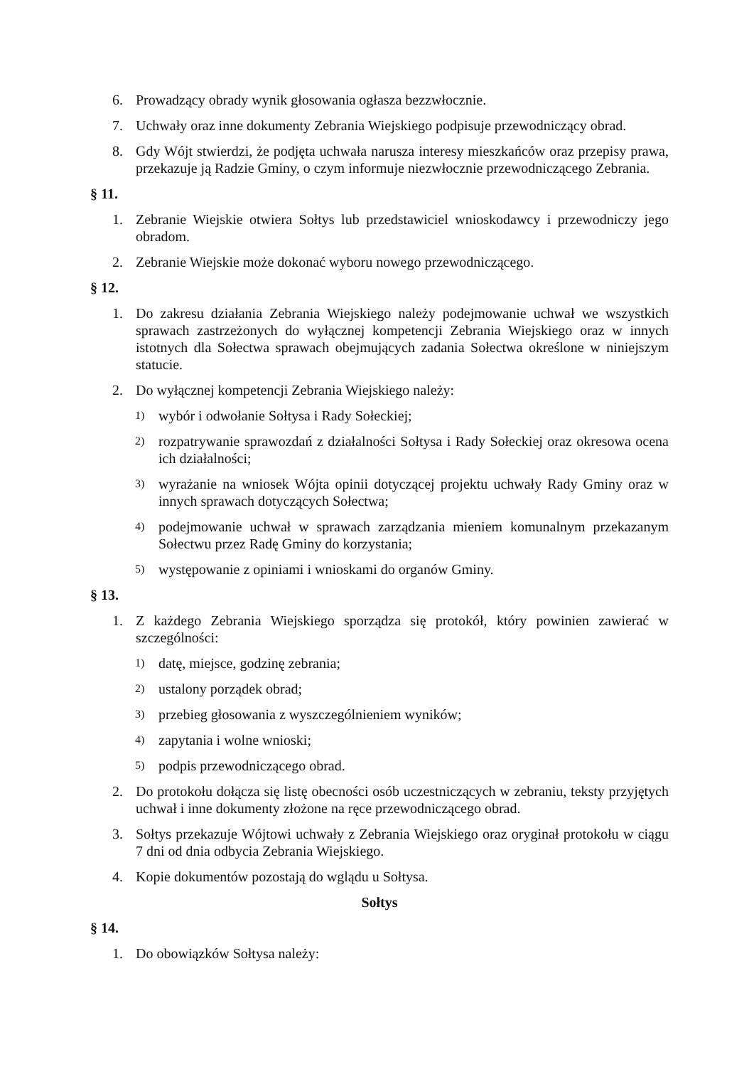6. Prowadzący obrady wynik głosowania ogłasza bezzwłocznie.
7. Uchwały oraz inne dokumenty Zebrania Wiejskiego podpisuje przewodniczący obrad.
8. Gdy Wójt stwierdzi, że podjęta uchwała narusza interesy mieszkańców oraz przepisy prawa, przekazuje ją Radzie Gminy, o czym informuje niezwłocznie przewodniczącego Zebrania.
§ 11.
1. Zebranie Wiejskie otwiera Sołtys lub przedstawiciel wnioskodawcy i przewodniczy jego obradom.
2. Zebranie Wiejskie może dokonać wyboru nowego przewodniczącego.
§ 12.
1. Do zakresu działania Zebrania Wiejskiego należy podejmowanie uchwał we wszystkich sprawach zastrzeżonych do wyłącznej kompetencji Zebrania Wiejskiego oraz w innych istotnych dla Sołectwa sprawach obejmujących zadania Sołectwa określone w niniejszym statucie.
2. Do wyłącznej kompetencji Zebrania Wiejskiego należy:
1) wybór i odwołanie Sołtysa i Rady Sołeckiej;
2) rozpatrywanie sprawozdań z działalności Sołtysa i Rady Sołeckiej oraz okresowa ocena ich działalności;
3) wyrażanie na wniosek Wójta opinii dotyczącej projektu uchwały Rady Gminy oraz w innych sprawach dotyczących Sołectwa;
4) podejmowanie uchwał w sprawach zarządzania mieniem komunalnym przekazanym Sołectwu przez Radę Gminy do korzystania;
5) występowanie z opiniami i wnioskami do organów Gminy.
§ 13.
1. Z każdego Zebrania Wiejskiego sporządza się protokół, który powinien zawierać w szczególności:
1) datę, miejsce, godzinę zebrania;
2) ustalony porządek obrad;
3) przebieg głosowania z wyszczególnieniem wyników;
4) zapytania i wolne wnioski;
5) podpis przewodniczącego obrad.
2. Do protokołu dołącza się listę obecności osób uczestniczących w zebraniu, teksty przyjętych uchwał i inne dokumenty złożone na ręce przewodniczącego obrad.
3. Sołtys przekazuje Wójtowi uchwały z Zebrania Wiejskiego oraz oryginał protokołu w ciągu 7 dni od dnia odbycia Zebrania Wiejskiego.
4. Kopie dokumentów pozostają do wglądu u Sołtysa.
Sołtys
§ 14.
1. Do obowiązków Sołtysa należy: